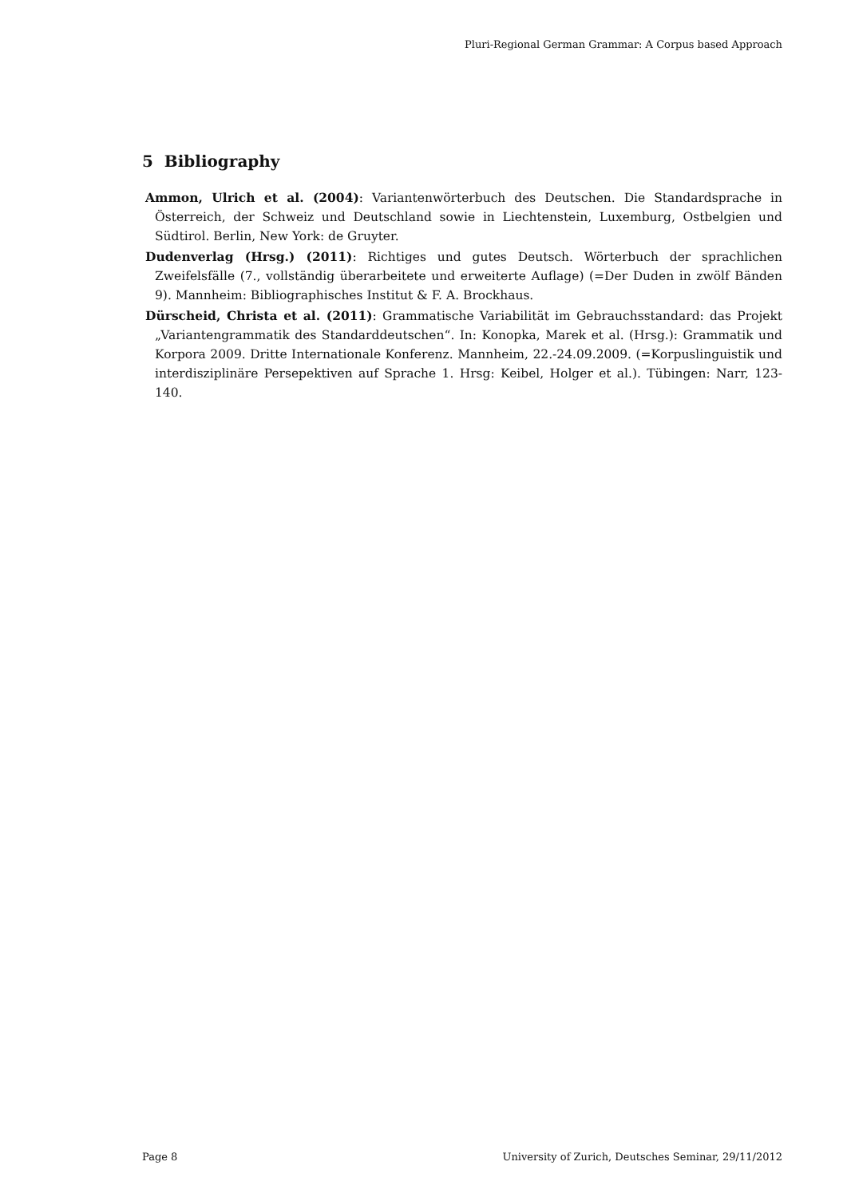Pluri-Regional German Grammar: A Corpus based Approach
5 Bibliography
Ammon, Ulrich et al. (2004): Variantenwörterbuch des Deutschen. Die Standardsprache in Österreich, der Schweiz und Deutschland sowie in Liechtenstein, Luxemburg, Ostbelgien und Südtirol. Berlin, New York: de Gruyter.
Dudenverlag (Hrsg.) (2011): Richtiges und gutes Deutsch. Wörterbuch der sprachlichen Zweifelsfälle (7., vollständig überarbeitete und erweiterte Auflage) (=Der Duden in zwölf Bänden 9). Mannheim: Bibliographisches Institut & F. A. Brockhaus.
Dürscheid, Christa et al. (2011): Grammatische Variabilität im Gebrauchsstandard: das Projekt „Variantengrammatik des Standarddeutschen“. In: Konopka, Marek et al. (Hrsg.): Grammatik und Korpora 2009. Dritte Internationale Konferenz. Mannheim, 22.-24.09.2009. (=Korpuslinguistik und interdisziplinäre Persepektiven auf Sprache 1. Hrsg: Keibel, Holger et al.). Tübingen: Narr, 123-140.
Page 8 University of Zurich, Deutsches Seminar, 29/11/2012